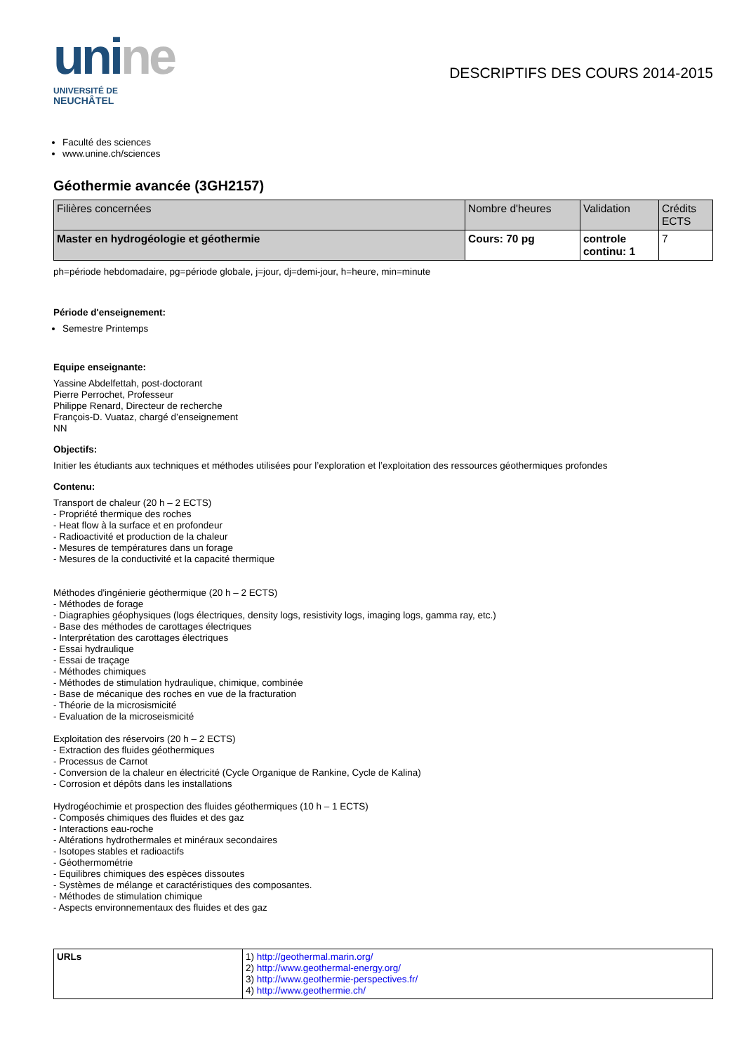unine
UNIVERSITÉ DE
NEUCHÂTEL
DESCRIPTIFS DES COURS 2014-2015
Faculté des sciences
www.unine.ch/sciences
Géothermie avancée (3GH2157)
| Filières concernées | Nombre d'heures | Validation | Crédits ECTS |
| --- | --- | --- | --- |
| Master en hydrogéologie et géothermie | Cours: 70 pg | controle continu: 1 | 7 |
ph=période hebdomadaire, pg=période globale, j=jour, dj=demi-jour, h=heure, min=minute
Période d'enseignement:
Semestre Printemps
Equipe enseignante:
Yassine Abdelfettah, post-doctorant
Pierre Perrochet, Professeur
Philippe Renard, Directeur de recherche
François-D. Vuataz, chargé d’enseignement
NN
Objectifs:
Initier les étudiants aux techniques et méthodes utilisées pour l’exploration et l’exploitation des ressources géothermiques profondes
Contenu:
Transport de chaleur (20 h – 2 ECTS)
- Propriété thermique des roches
- Heat flow à la surface et en profondeur
- Radioactivité et production de la chaleur
- Mesures de températures dans un forage
- Mesures de la conductivité et la capacité thermique
Méthodes d'ingénierie géothermique (20 h – 2 ECTS)
- Méthodes de forage
- Diagraphies géophysiques (logs électriques, density logs, resistivity logs, imaging logs, gamma ray, etc.)
- Base des méthodes de carottages électriques
- Interprétation des carottages électriques
- Essai hydraulique
- Essai de traçage
- Méthodes chimiques
- Méthodes de stimulation hydraulique, chimique, combinée
- Base de mécanique des roches en vue de la fracturation
- Théorie de la microsismicité
- Evaluation de la microseismicité
Exploitation des réservoirs (20 h – 2 ECTS)
- Extraction des fluides géothermiques
- Processus de Carnot
- Conversion de la chaleur en électricité (Cycle Organique de Rankine, Cycle de Kalina)
- Corrosion et dépôts dans les installations
Hydrogéochimie et prospection des fluides géothermiques (10 h – 1 ECTS)
- Composés chimiques des fluides et des gaz
- Interactions eau-roche
- Altérations hydrothermales et minéraux secondaires
- Isotopes stables et radioactifs
- Géothermométrie
- Equilibres chimiques des espèces dissoutes
- Systèmes de mélange et caractéristiques des composantes.
- Méthodes de stimulation chimique
- Aspects environnementaux des fluides et des gaz
| URLs | 1) http://geothermal.marin.org/ 2) http://www.geothermal-energy.org/ 3) http://www.geothermie-perspectives.fr/ 4) http://www.geothermie.ch/ |